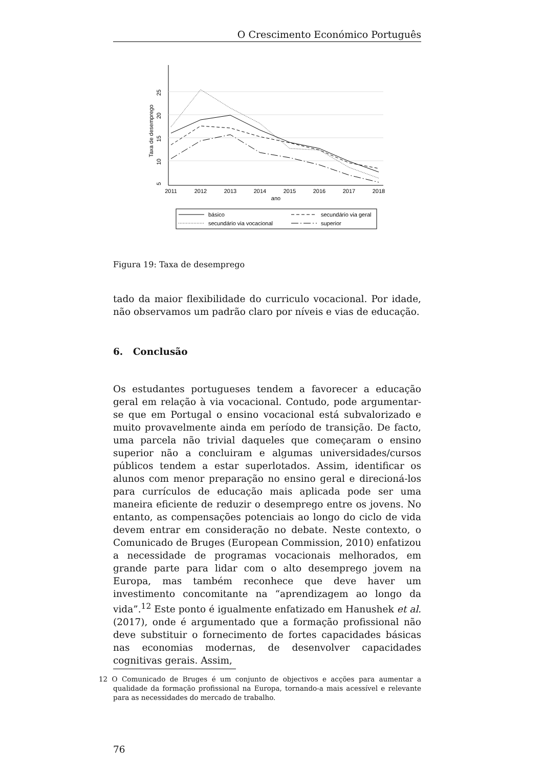O Crescimento Económico Português
5
10
15
20
25
Taxa de desemprego
2011
2012
2013
2014
2015
2016
2017
2018
ano
básico
secundário via geral
secundário via vocacional
superior
Figura 19: Taxa de desemprego
tado da maior flexibilidade do curriculo vocacional. Por idade, não observamos um padrão claro por níveis e vias de educação.
6. Conclusão
Os estudantes portugueses tendem a favorecer a educação geral em relação à via vocacional. Contudo, pode argumentar-se que em Portugal o ensino vocacional está subvalorizado e muito provavelmente ainda em período de transição. De facto, uma parcela não trivial daqueles que começaram o ensino superior não a concluiram e algumas universidades/cursos públicos tendem a estar superlotados. Assim, identificar os alunos com menor preparação no ensino geral e direcioná-los para currículos de educação mais aplicada pode ser uma maneira eficiente de reduzir o desemprego entre os jovens. No entanto, as compensações potenciais ao longo do ciclo de vida devem entrar em consideração no debate. Neste contexto, o Comunicado de Bruges (European Commission, 2010) enfatizou a necessidade de programas vocacionais melhorados, em grande parte para lidar com o alto desemprego jovem na Europa, mas também reconhece que deve haver um investimento concomitante na “aprendizagem ao longo da vida”.<sup>12</sup> Este ponto é igualmente enfatizado em Hanushek et al. (2017), onde é argumentado que a formação profissional não deve substituir o fornecimento de fortes capacidades básicas nas economias modernas, de desenvolver capacidades cognitivas gerais. Assim,
12 O Comunicado de Bruges é um conjunto de objectivos e acções para aumentar a qualidade da formação profissional na Europa, tornando-a mais acessível e relevante para as necessidades do mercado de trabalho.
76